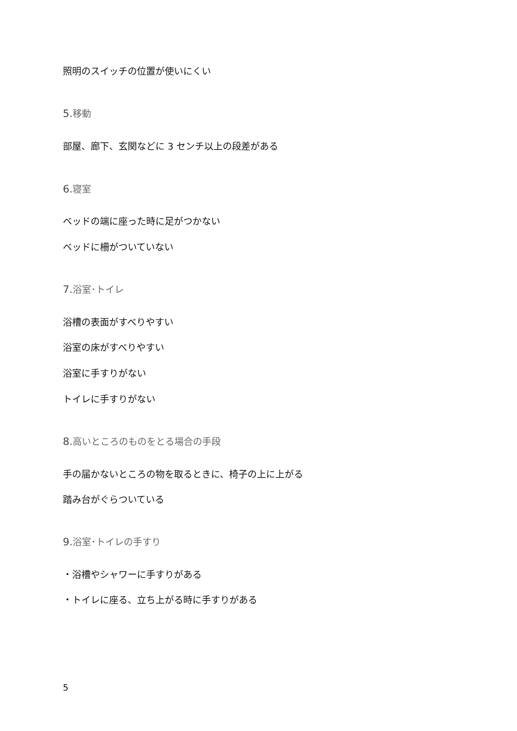照明のスイッチの位置が使いにくい
5. 移動
部屋、廊下、玄関などに 3 センチ以上の段差がある
6. 寝室
ベッドの端に座った時に足がつかない
ベッドに柵がついていない
7. 浴室･トイレ
浴槽の表面がすべりやすい
浴室の床がすべりやすい
浴室に手すりがない
トイレに手すりがない
8. 高いところのものをとる場合の手段
手の届かないところの物を取るときに、椅子の上に上がる
踏み台がぐらついている
9. 浴室･トイレの手すり
・浴槽やシャワーに手すりがある
・トイレに座る、立ち上がる時に手すりがある
5